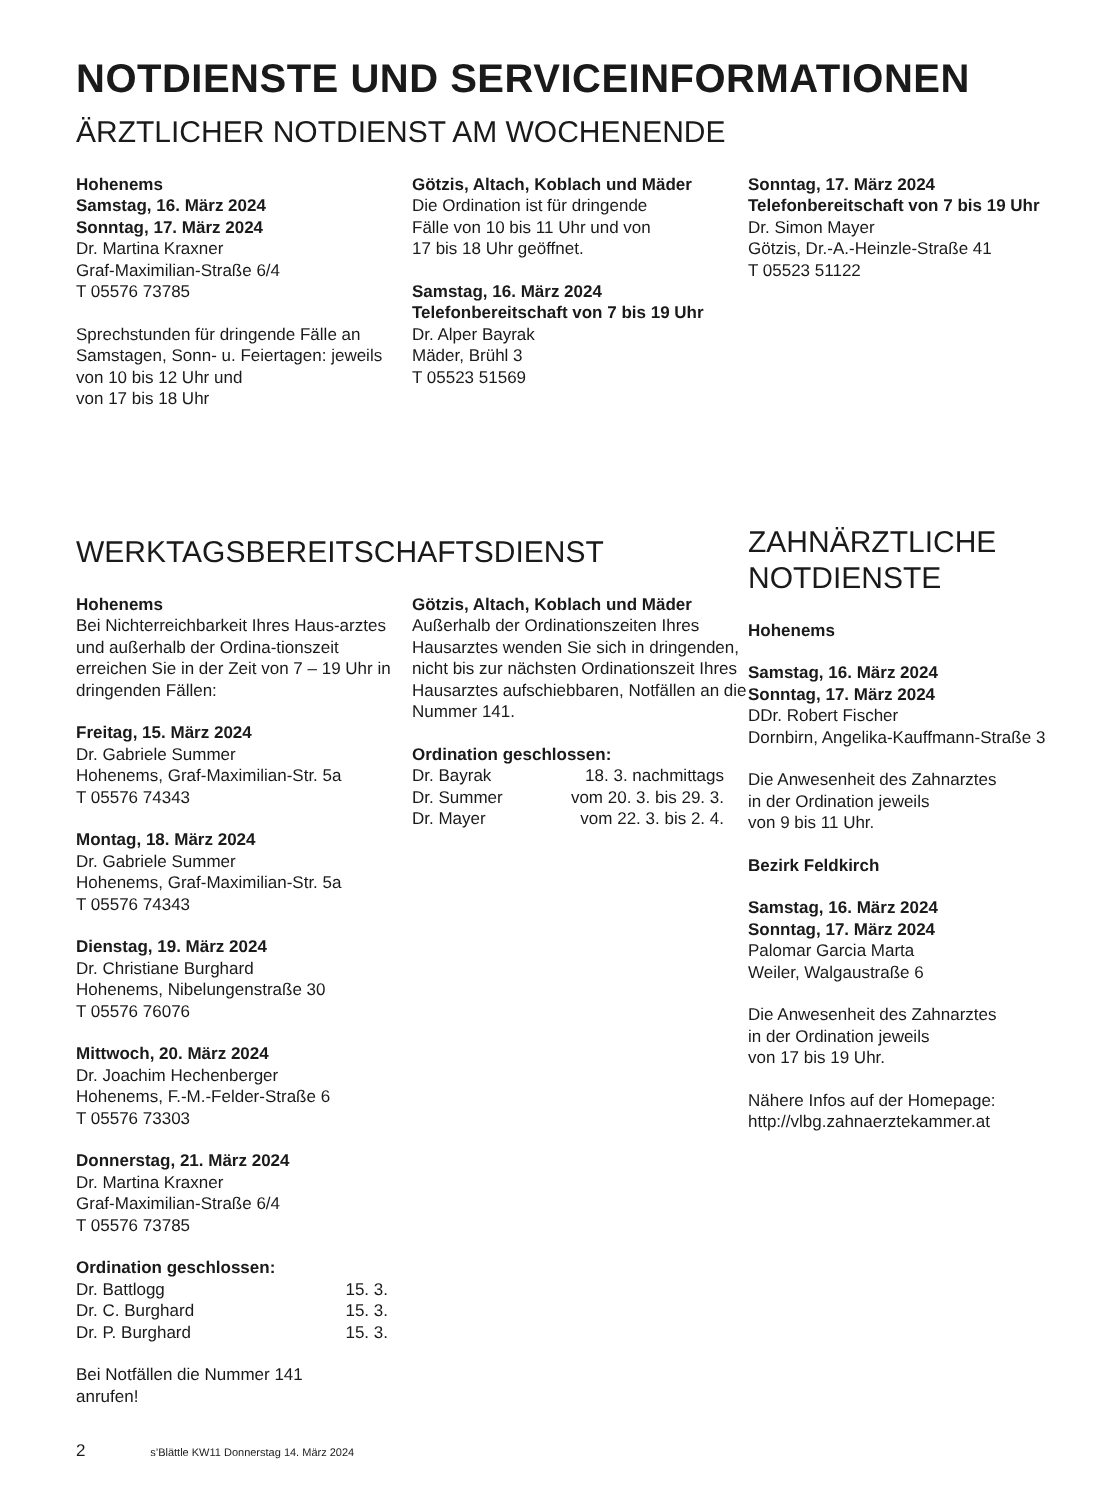NOTDIENSTE UND SERVICEINFORMATIONEN
ÄRZTLICHER NOTDIENST AM WOCHENENDE
Hohenems
Samstag, 16. März 2024
Sonntag, 17. März 2024
Dr. Martina Kraxner
Graf-Maximilian-Straße 6/4
T 05576 73785
Sprechstunden für dringende Fälle an Samstagen, Sonn- u. Feiertagen: jeweils von 10 bis 12 Uhr und
von 17 bis 18 Uhr
Götzis, Altach, Koblach und Mäder
Die Ordination ist für dringende
Fälle von 10 bis 11 Uhr und von
17 bis 18 Uhr geöffnet.
Samstag, 16. März 2024
Telefonbereitschaft von 7 bis 19 Uhr
Dr. Alper Bayrak
Mäder, Brühl 3
T 05523 51569
Sonntag, 17. März 2024
Telefonbereitschaft von 7 bis 19 Uhr
Dr. Simon Mayer
Götzis, Dr.-A.-Heinzle-Straße 41
T 05523 51122
WERKTAGSBEREITSCHAFTSDIENST
Hohenems
Bei Nichterreichbarkeit Ihres Haus-arztes und außerhalb der Ordina-tionszeit erreichen Sie in der Zeit von 7 – 19 Uhr in dringenden Fällen:
Freitag, 15. März 2024
Dr. Gabriele Summer
Hohenems, Graf-Maximilian-Str. 5a
T 05576 74343
Montag, 18. März 2024
Dr. Gabriele Summer
Hohenems, Graf-Maximilian-Str. 5a
T 05576 74343
Dienstag, 19. März 2024
Dr. Christiane Burghard
Hohenems, Nibelungenstraße 30
T 05576 76076
Mittwoch, 20. März 2024
Dr. Joachim Hechenberger
Hohenems, F.-M.-Felder-Straße 6
T 05576 73303
Donnerstag, 21. März 2024
Dr. Martina Kraxner
Graf-Maximilian-Straße 6/4
T 05576 73785
Ordination geschlossen:
| Dr. Battlogg | 15. 3. |
| Dr. C. Burghard | 15. 3. |
| Dr. P. Burghard | 15. 3. |
Bei Notfällen die Nummer 141
anrufen!
Götzis, Altach, Koblach und Mäder
Außerhalb der Ordinationszeiten Ihres Hausarztes wenden Sie sich in dringenden, nicht bis zur nächsten Ordinationszeit Ihres Hausarztes aufschiebbaren, Notfällen an die Nummer 141.
Ordination geschlossen:
| Dr. Bayrak | 18. 3. nachmittags |
| Dr. Summer | vom 20. 3. bis 29. 3. |
| Dr. Mayer | vom 22. 3. bis 2. 4. |
ZAHNÄRZTLICHE
NOTDIENSTE
Hohenems
Samstag, 16. März 2024
Sonntag, 17. März 2024
DDr. Robert Fischer
Dornbirn, Angelika-Kauffmann-Straße 3
Die Anwesenheit des Zahnarztes
in der Ordination jeweils
von 9 bis 11 Uhr.
Bezirk Feldkirch
Samstag, 16. März 2024
Sonntag, 17. März 2024
Palomar Garcia Marta
Weiler, Walgaustraße 6
Die Anwesenheit des Zahnarztes
in der Ordination jeweils
von 17 bis 19 Uhr.
Nähere Infos auf der Homepage:
http://vlbg.zahnaerztekammer.at
2 s’Blättle KW11 Donnerstag 14. März 2024